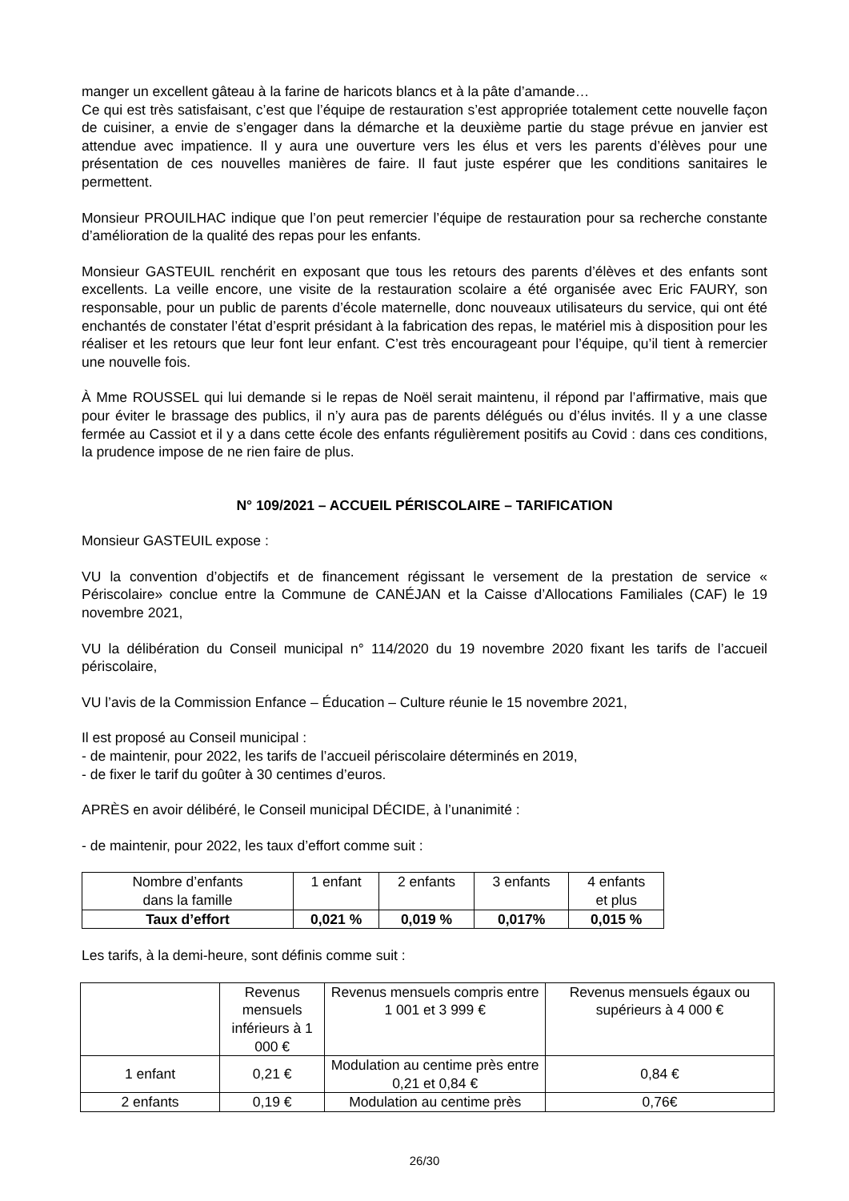manger un excellent gâteau à la farine de haricots blancs et à la pâte d’amande…
Ce qui est très satisfaisant, c’est que l’équipe de restauration s’est appropriée totalement cette nouvelle façon de cuisiner, a envie de s’engager dans la démarche et la deuxième partie du stage prévue en janvier est attendue avec impatience. Il y aura une ouverture vers les élus et vers les parents d’élèves pour une présentation de ces nouvelles manières de faire. Il faut juste espérer que les conditions sanitaires le permettent.
Monsieur PROUILHAC indique que l’on peut remercier l’équipe de restauration pour sa recherche constante d’amélioration de la qualité des repas pour les enfants.
Monsieur GASTEUIL renchérit en exposant que tous les retours des parents d’élèves et des enfants sont excellents. La veille encore, une visite de la restauration scolaire a été organisée avec Eric FAURY, son responsable, pour un public de parents d’école maternelle, donc nouveaux utilisateurs du service, qui ont été enchantés de constater l’état d’esprit présidant à la fabrication des repas, le matériel mis à disposition pour les réaliser et les retours que leur font leur enfant. C’est très encourageant pour l’équipe, qu’il tient à remercier une nouvelle fois.
À Mme ROUSSEL qui lui demande si le repas de Noël serait maintenu, il répond par l’affirmative, mais que pour éviter le brassage des publics, il n’y aura pas de parents délégués ou d’élus invités. Il y a une classe fermée au Cassiot et il y a dans cette école des enfants régulièrement positifs au Covid : dans ces conditions, la prudence impose de ne rien faire de plus.
N° 109/2021 – ACCUEIL PÉRISCOLAIRE – TARIFICATION
Monsieur GASTEUIL expose :
VU la convention d’objectifs et de financement régissant le versement de la prestation de service « Périscolaire» conclue entre la Commune de CANÉJAN et la Caisse d’Allocations Familiales (CAF) le 19 novembre 2021,
VU la délibération du Conseil municipal n° 114/2020 du 19 novembre 2020 fixant les tarifs de l’accueil périscolaire,
VU l’avis de la Commission Enfance – Éducation – Culture réunie le 15 novembre 2021,
Il est proposé au Conseil municipal :
- de maintenir, pour 2022, les tarifs de l’accueil périscolaire déterminés en 2019,
- de fixer le tarif du goûter à 30 centimes d’euros.
APRÈS en avoir délibéré, le Conseil municipal DÉCIDE, à l’unanimité :
- de maintenir, pour 2022, les taux d’effort comme suit :
| Nombre d’enfants dans la famille | 1 enfant | 2 enfants | 3 enfants | 4 enfants et plus |
| --- | --- | --- | --- | --- |
| Taux d’effort | 0,021 % | 0,019 % | 0,017% | 0,015 % |
Les tarifs, à la demi-heure, sont définis comme suit :
| | Revenus mensuels inférieurs à 1 000 € | Revenus mensuels compris entre 1 001 et 3 999 € | Revenus mensuels égaux ou supérieurs à 4 000 € |
| --- | --- | --- | --- |
| 1 enfant | 0,21 € | Modulation au centime près entre 0,21 et 0,84 € | 0,84 € |
| 2 enfants | 0,19 € | Modulation au centime près | 0,76€ |
26/30